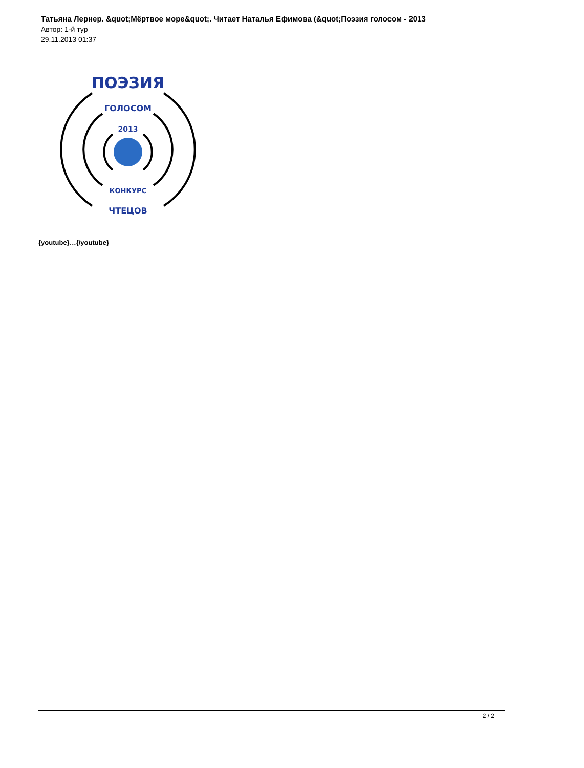Татьяна Лернер. &quot;Мёртвое море&quot;. Читает Наталья Ефимова (&quot;Поэзия голосом - 2013
Автор: 1-й тур
29.11.2013 01:37
ПОЭЗИЯ
ГОЛОСОМ
2013
КОНКУРС
ЧТЕЦОВ
{youtube}…{/youtube}
2 / 2